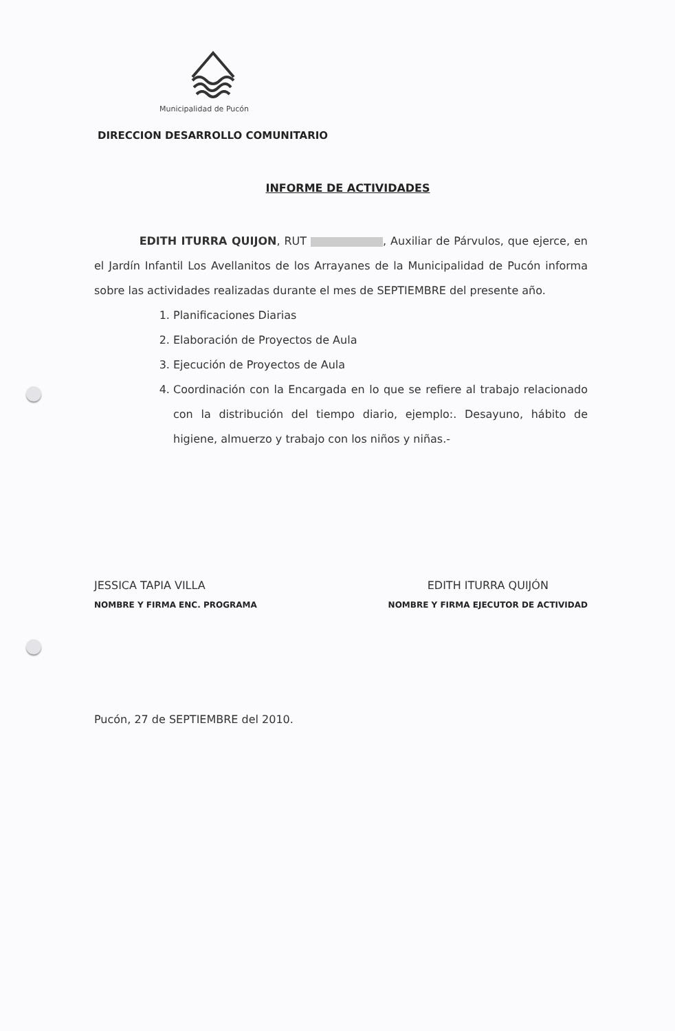Municipalidad de Pucón
DIRECCION DESARROLLO COMUNITARIO
INFORME DE ACTIVIDADES
EDITH ITURRA QUIJON, RUT , Auxiliar de Párvulos, que ejerce, en el Jardín Infantil Los Avellanitos de los Arrayanes de la Municipalidad de Pucón informa sobre las actividades realizadas durante el mes de SEPTIEMBRE del presente año.
1. Planificaciones Diarias
2. Elaboración de Proyectos de Aula
3. Ejecución de Proyectos de Aula
4. Coordinación con la Encargada en lo que se refiere al trabajo relacionado con la distribución del tiempo diario, ejemplo:. Desayuno, hábito de higiene, almuerzo y trabajo con los niños y niñas.-
JESSICA TAPIA VILLA
NOMBRE Y FIRMA ENC. PROGRAMA
EDITH ITURRA QUIJÓN
NOMBRE Y FIRMA EJECUTOR DE ACTIVIDAD
Pucón, 27 de SEPTIEMBRE del 2010.